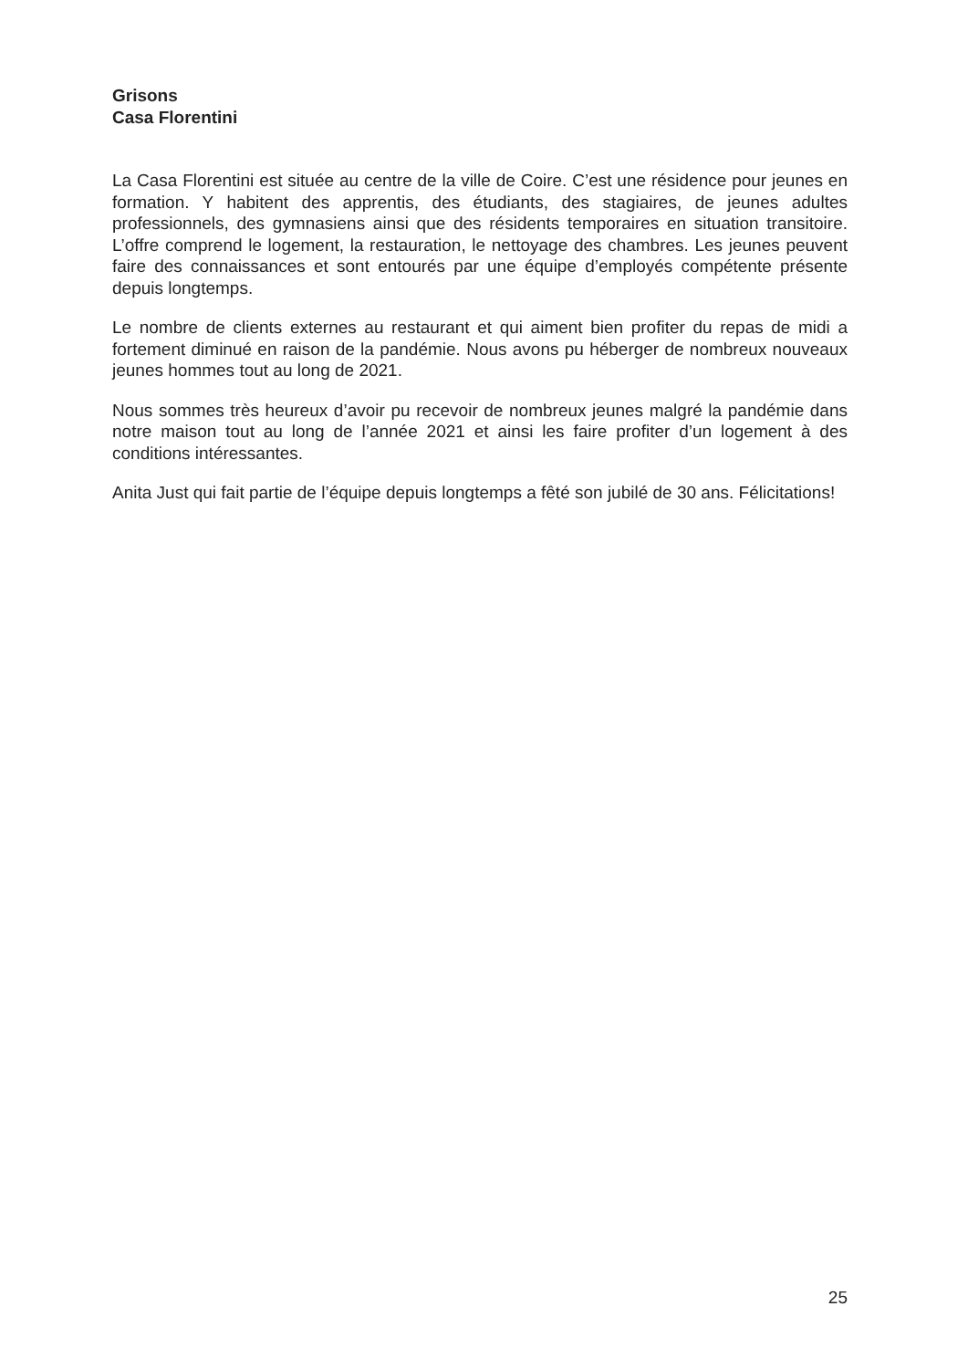Grisons
Casa Florentini
La Casa Florentini est située au centre de la ville de Coire. C’est une résidence pour jeunes en formation. Y habitent des apprentis, des étudiants, des stagiaires, de jeunes adultes professionnels, des gymnasiens ainsi que des résidents temporaires en situation transitoire. L’offre comprend le logement, la restauration, le nettoyage des chambres. Les jeunes peuvent faire des connaissances et sont entourés par une équipe d’employés compétente présente depuis longtemps.
Le nombre de clients externes au restaurant et qui aiment bien profiter du repas de midi a fortement diminué en raison de la pandémie. Nous avons pu héberger de nombreux nouveaux jeunes hommes tout au long de 2021.
Nous sommes très heureux d’avoir pu recevoir de nombreux jeunes malgré la pandémie dans notre maison tout au long de l’année 2021 et ainsi les faire profiter d’un logement à des conditions intéressantes.
Anita Just qui fait partie de l’équipe depuis longtemps a fêté son jubilé de 30 ans. Félicitations!
25